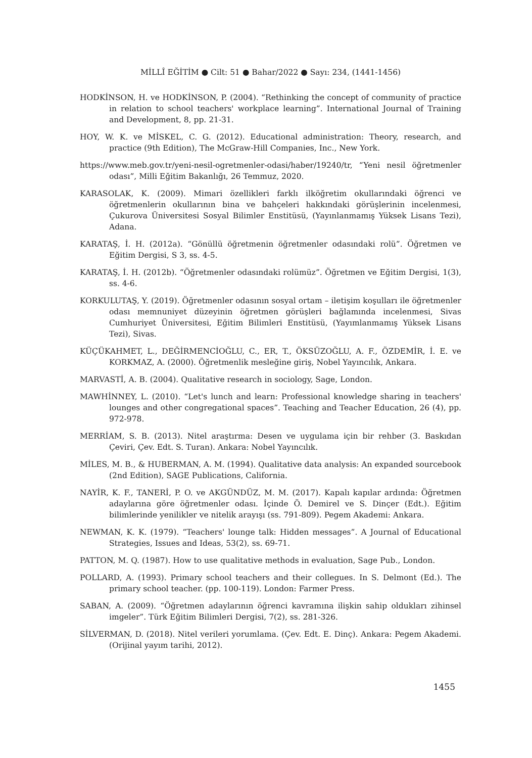MİLLÎ EĞİTİM ● Cilt: 51 ● Bahar/2022 ● Sayı: 234, (1441-1456)
HODKİNSON, H. ve HODKİNSON, P. (2004). “Rethinking the concept of community of practice in relation to school teachers' workplace learning”. International Journal of Training and Development, 8, pp. 21-31.
HOY, W. K. ve MİSKEL, C. G. (2012). Educational administration: Theory, research, and practice (9th Edition), The McGraw-Hill Companies, Inc., New York.
https://www.meb.gov.tr/yeni-nesil-ogretmenler-odasi/haber/19240/tr, “Yeni nesil öğretmenler odası”, Milli Eğitim Bakanlığı, 26 Temmuz, 2020.
KARASOLAK, K. (2009). Mimari özellikleri farklı ilköğretim okullarındaki öğrenci ve öğretmenlerin okullarının bina ve bahçeleri hakkındaki görüşlerinin incelenmesi, Çukurova Üniversitesi Sosyal Bilimler Enstitüsü, (Yayınlanmamış Yüksek Lisans Tezi), Adana.
KARATAŞ, İ. H. (2012a). “Gönüllü öğretmenin öğretmenler odasındaki rolü”. Öğretmen ve Eğitim Dergisi, S 3, ss. 4-5.
KARATAŞ, İ. H. (2012b). “Öğretmenler odasındaki rolümüz”. Öğretmen ve Eğitim Dergisi, 1(3), ss. 4-6.
KORKULUTAŞ, Y. (2019). Öğretmenler odasının sosyal ortam – iletişim koşulları ile öğretmenler odası memnuniyet düzeyinin öğretmen görüşleri bağlamında incelenmesi, Sivas Cumhuriyet Üniversitesi, Eğitim Bilimleri Enstitüsü, (Yayımlanmamış Yüksek Lisans Tezi), Sivas.
KÜÇÜKAHMET, L., DEĞİRMENCİOĞLU, C., ER, T., ÖKSÜZOĞLU, A. F., ÖZDEMİR, İ. E. ve KORKMAZ, A. (2000). Öğretmenlik mesleğine giriş, Nobel Yayıncılık, Ankara.
MARVASTİ, A. B. (2004). Qualitative research in sociology, Sage, London.
MAWHİNNEY, L. (2010). “Let's lunch and learn: Professional knowledge sharing in teachers' lounges and other congregational spaces”. Teaching and Teacher Education, 26 (4), pp. 972-978.
MERRİAM, S. B. (2013). Nitel araştırma: Desen ve uygulama için bir rehber (3. Baskıdan Çeviri, Çev. Edt. S. Turan). Ankara: Nobel Yayıncılık.
MİLES, M. B., & HUBERMAN, A. M. (1994). Qualitative data analysis: An expanded sourcebook (2nd Edition), SAGE Publications, California.
NAYİR, K. F., TANERİ, P. O. ve AKGÜNDÜZ, M. M. (2017). Kapalı kapılar ardında: Öğretmen adaylarına göre öğretmenler odası. İçinde Ö. Demirel ve S. Dinçer (Edt.). Eğitim bilimlerinde yenilikler ve nitelik arayışı (ss. 791-809). Pegem Akademi: Ankara.
NEWMAN, K. K. (1979). “Teachers' lounge talk: Hidden messages”. A Journal of Educational Strategies, Issues and Ideas, 53(2), ss. 69-71.
PATTON, M. Q. (1987). How to use qualitative methods in evaluation, Sage Pub., London.
POLLARD, A. (1993). Primary school teachers and their collegues. In S. Delmont (Ed.). The primary school teacher. (pp. 100-119). London: Farmer Press.
SABAN, A. (2009). “Öğretmen adaylarının öğrenci kavramına ilişkin sahip oldukları zihinsel imgeler”. Türk Eğitim Bilimleri Dergisi, 7(2), ss. 281-326.
SİLVERMAN, D. (2018). Nitel verileri yorumlama. (Çev. Edt. E. Dinç). Ankara: Pegem Akademi. (Orijinal yayım tarihi, 2012).
1455